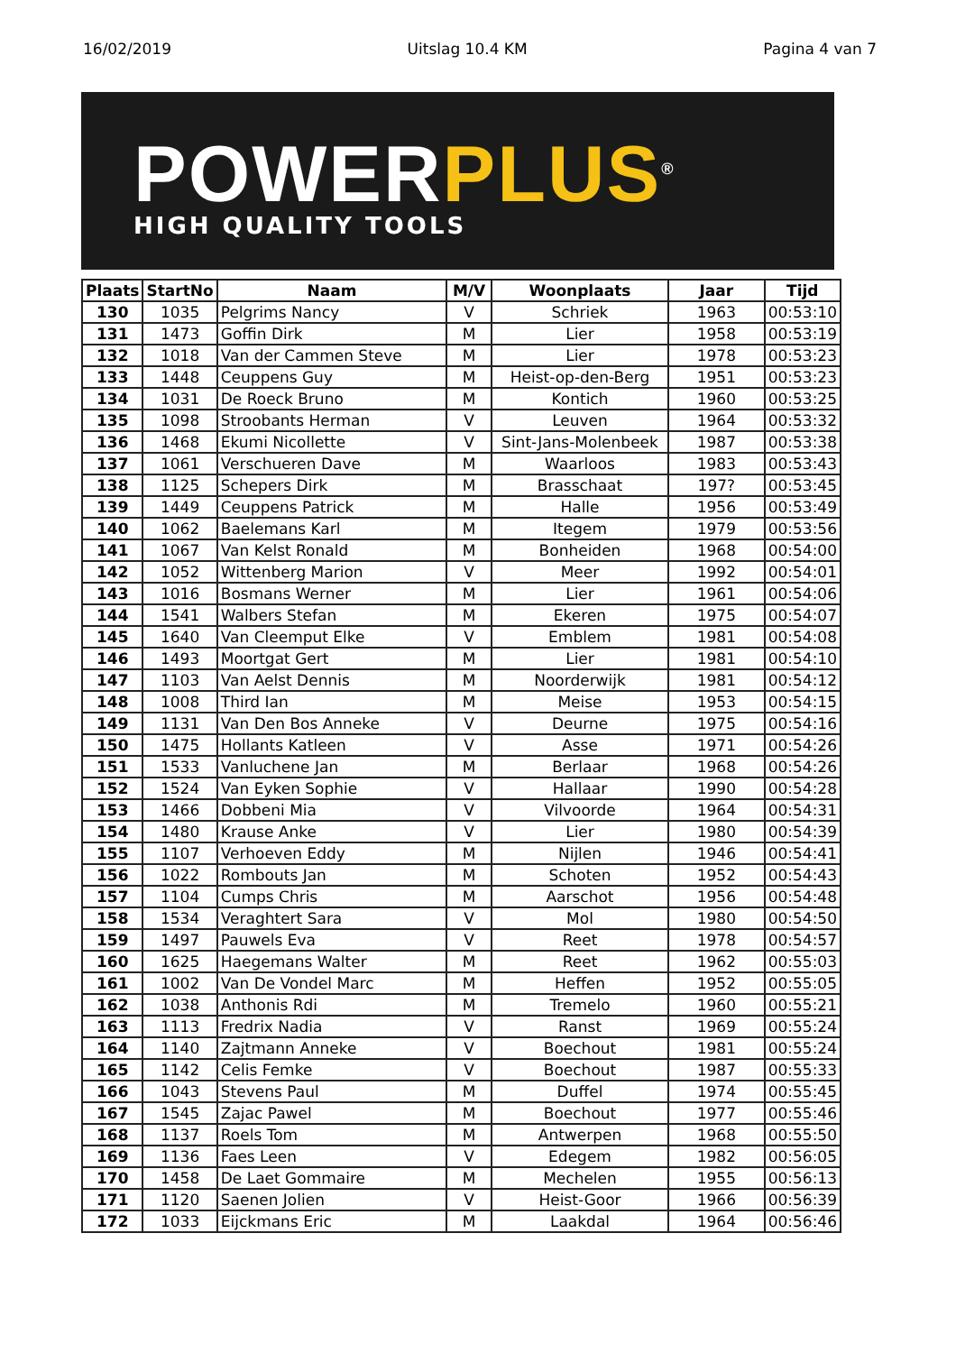16/02/2019 Uitslag 10.4 KM Pagina 4 van 7
POWERPLUS<sup>®</sup>
HIGH QUALITY TOOLS
| Plaats | StartNo | Naam | M/V | Woonplaats | Jaar | Tijd |
| --- | --- | --- | --- | --- | --- | --- |
| 130 | 1035 | Pelgrims Nancy | V | Schriek | 1963 | 00:53:10 |
| 131 | 1473 | Goffin Dirk | M | Lier | 1958 | 00:53:19 |
| 132 | 1018 | Van der Cammen Steve | M | Lier | 1978 | 00:53:23 |
| 133 | 1448 | Ceuppens Guy | M | Heist-op-den-Berg | 1951 | 00:53:23 |
| 134 | 1031 | De Roeck Bruno | M | Kontich | 1960 | 00:53:25 |
| 135 | 1098 | Stroobants Herman | V | Leuven | 1964 | 00:53:32 |
| 136 | 1468 | Ekumi Nicollette | V | Sint-Jans-Molenbeek | 1987 | 00:53:38 |
| 137 | 1061 | Verschueren Dave | M | Waarloos | 1983 | 00:53:43 |
| 138 | 1125 | Schepers Dirk | M | Brasschaat | 197? | 00:53:45 |
| 139 | 1449 | Ceuppens Patrick | M | Halle | 1956 | 00:53:49 |
| 140 | 1062 | Baelemans Karl | M | Itegem | 1979 | 00:53:56 |
| 141 | 1067 | Van Kelst Ronald | M | Bonheiden | 1968 | 00:54:00 |
| 142 | 1052 | Wittenberg Marion | V | Meer | 1992 | 00:54:01 |
| 143 | 1016 | Bosmans Werner | M | Lier | 1961 | 00:54:06 |
| 144 | 1541 | Walbers Stefan | M | Ekeren | 1975 | 00:54:07 |
| 145 | 1640 | Van Cleemput Elke | V | Emblem | 1981 | 00:54:08 |
| 146 | 1493 | Moortgat Gert | M | Lier | 1981 | 00:54:10 |
| 147 | 1103 | Van Aelst Dennis | M | Noorderwijk | 1981 | 00:54:12 |
| 148 | 1008 | Third Ian | M | Meise | 1953 | 00:54:15 |
| 149 | 1131 | Van Den Bos Anneke | V | Deurne | 1975 | 00:54:16 |
| 150 | 1475 | Hollants Katleen | V | Asse | 1971 | 00:54:26 |
| 151 | 1533 | Vanluchene Jan | M | Berlaar | 1968 | 00:54:26 |
| 152 | 1524 | Van Eyken Sophie | V | Hallaar | 1990 | 00:54:28 |
| 153 | 1466 | Dobbeni Mia | V | Vilvoorde | 1964 | 00:54:31 |
| 154 | 1480 | Krause Anke | V | Lier | 1980 | 00:54:39 |
| 155 | 1107 | Verhoeven Eddy | M | Nijlen | 1946 | 00:54:41 |
| 156 | 1022 | Rombouts Jan | M | Schoten | 1952 | 00:54:43 |
| 157 | 1104 | Cumps Chris | M | Aarschot | 1956 | 00:54:48 |
| 158 | 1534 | Veraghtert Sara | V | Mol | 1980 | 00:54:50 |
| 159 | 1497 | Pauwels Eva | V | Reet | 1978 | 00:54:57 |
| 160 | 1625 | Haegemans Walter | M | Reet | 1962 | 00:55:03 |
| 161 | 1002 | Van De Vondel Marc | M | Heffen | 1952 | 00:55:05 |
| 162 | 1038 | Anthonis Rdi | M | Tremelo | 1960 | 00:55:21 |
| 163 | 1113 | Fredrix Nadia | V | Ranst | 1969 | 00:55:24 |
| 164 | 1140 | Zajtmann Anneke | V | Boechout | 1981 | 00:55:24 |
| 165 | 1142 | Celis Femke | V | Boechout | 1987 | 00:55:33 |
| 166 | 1043 | Stevens Paul | M | Duffel | 1974 | 00:55:45 |
| 167 | 1545 | Zajac Pawel | M | Boechout | 1977 | 00:55:46 |
| 168 | 1137 | Roels Tom | M | Antwerpen | 1968 | 00:55:50 |
| 169 | 1136 | Faes Leen | V | Edegem | 1982 | 00:56:05 |
| 170 | 1458 | De Laet Gommaire | M | Mechelen | 1955 | 00:56:13 |
| 171 | 1120 | Saenen Jolien | V | Heist-Goor | 1966 | 00:56:39 |
| 172 | 1033 | Eijckmans Eric | M | Laakdal | 1964 | 00:56:46 |